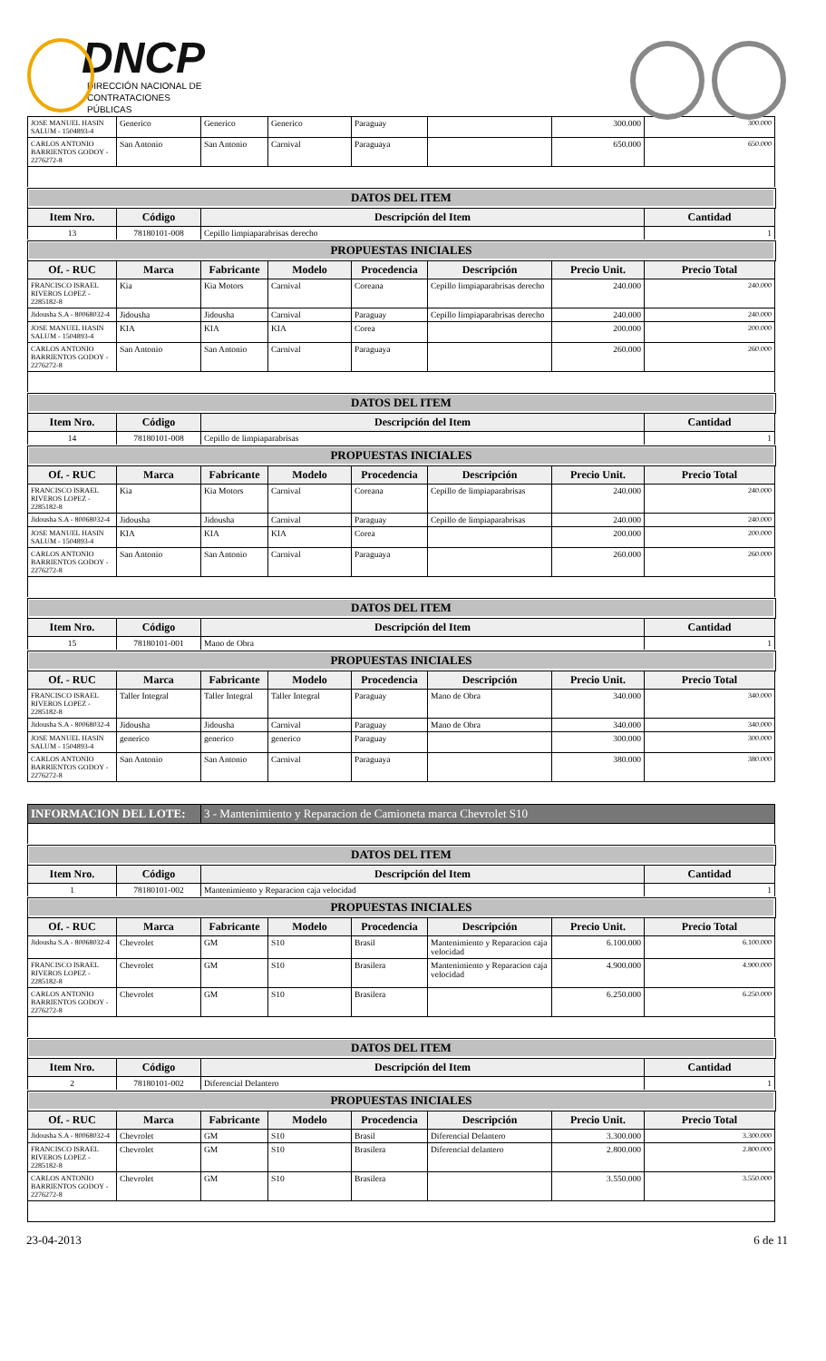DNCP
DIRECCIÓN NACIONAL DE
CONTRATACIONES PÚBLICAS
| JOSE MANUEL HASIN SALUM - 1504893-4 | Generico | Generico | Generico | Paraguay | | 300.000 | 300.000 |
| CARLOS ANTONIO BARRIENTOS GODOY - 2276272-8 | San Antonio | San Antonio | Carnival | Paraguaya | | 650.000 | 650.000 |
| DATOS DEL ITEM | | | | | | | |
| Item Nro. | Código | Descripción del Item | | | | | Cantidad |
| 13 | 78180101-008 | Cepillo limpiaparabrisas derecho | | | | | 1 |
| PROPUESTAS INICIALES | | | | | | | |
| Of. - RUC | Marca | Fabricante | Modelo | Procedencia | Descripción | Precio Unit. | Precio Total |
| FRANCISCO ISRAEL RIVEROS LOPEZ - 2285182-8 | Kia | Kia Motors | Carnival | Coreana | Cepillo limpiaparabrisas derecho | 240.000 | 240.000 |
| Jidousha S.A - 80068032-4 | Jidousha | Jidousha | Carnival | Paraguay | Cepillo limpiaparabrisas derecho | 240.000 | 240.000 |
| JOSE MANUEL HASIN SALUM - 1504893-4 | KIA | KIA | KIA | Corea | | 200.000 | 200.000 |
| CARLOS ANTONIO BARRIENTOS GODOY - 2276272-8 | San Antonio | San Antonio | Carnival | Paraguaya | | 260.000 | 260.000 |
| DATOS DEL ITEM | | | | | | | |
| Item Nro. | Código | Descripción del Item | | | | | Cantidad |
| 14 | 78180101-008 | Cepillo de limpiaparabrisas | | | | | 1 |
| PROPUESTAS INICIALES | | | | | | | |
| Of. - RUC | Marca | Fabricante | Modelo | Procedencia | Descripción | Precio Unit. | Precio Total |
| FRANCISCO ISRAEL RIVEROS LOPEZ - 2285182-8 | Kia | Kia Motors | Carnival | Coreana | Cepillo de limpiaparabrisas | 240.000 | 240.000 |
| Jidousha S.A - 80068032-4 | Jidousha | Jidousha | Carnival | Paraguay | Cepillo de limpiaparabrisas | 240.000 | 240.000 |
| JOSE MANUEL HASIN SALUM - 1504893-4 | KIA | KIA | KIA | Corea | | 200.000 | 200.000 |
| CARLOS ANTONIO BARRIENTOS GODOY - 2276272-8 | San Antonio | San Antonio | Carnival | Paraguaya | | 260.000 | 260.000 |
| DATOS DEL ITEM | | | | | | | |
| Item Nro. | Código | Descripción del Item | | | | | Cantidad |
| 15 | 78180101-001 | Mano de Obra | | | | | 1 |
| PROPUESTAS INICIALES | | | | | | | |
| Of. - RUC | Marca | Fabricante | Modelo | Procedencia | Descripción | Precio Unit. | Precio Total |
| FRANCISCO ISRAEL RIVEROS LOPEZ - 2285182-8 | Taller Integral | Taller Integral | Taller Integral | Paraguay | Mano de Obra | 340.000 | 340.000 |
| Jidousha S.A - 80068032-4 | Jidousha | Jidousha | Carnival | Paraguay | Mano de Obra | 340.000 | 340.000 |
| JOSE MANUEL HASIN SALUM - 1504893-4 | generico | generico | generico | Paraguay | | 300.000 | 300.000 |
| CARLOS ANTONIO BARRIENTOS GODOY - 2276272-8 | San Antonio | San Antonio | Carnival | Paraguaya | | 380.000 | 380.000 |
| INFORMACION DEL LOTE: | | 3 - Mantenimiento y Reparacion de Camioneta marca Chevrolet S10 | | | | | |
| DATOS DEL ITEM | | | | | | | |
| Item Nro. | Código | Descripción del Item | | | | | Cantidad |
| 1 | 78180101-002 | Mantenimiento y Reparacion caja velocidad | | | | | 1 |
| PROPUESTAS INICIALES | | | | | | | |
| Of. - RUC | Marca | Fabricante | Modelo | Procedencia | Descripción | Precio Unit. | Precio Total |
| Jidousha S.A - 80068032-4 | Chevrolet | GM | S10 | Brasil | Mantenimiento y Reparacion caja velocidad | 6.100.000 | 6.100.000 |
| FRANCISCO ISRAEL RIVEROS LOPEZ - 2285182-8 | Chevrolet | GM | S10 | Brasilera | Mantenimiento y Reparacion caja velocidad | 4.900.000 | 4.900.000 |
| CARLOS ANTONIO BARRIENTOS GODOY - 2276272-8 | Chevrolet | GM | S10 | Brasilera | | 6.250.000 | 6.250.000 |
| DATOS DEL ITEM | | | | | | | |
| Item Nro. | Código | Descripción del Item | | | | | Cantidad |
| 2 | 78180101-002 | Diferencial Delantero | | | | | 1 |
| PROPUESTAS INICIALES | | | | | | | |
| Of. - RUC | Marca | Fabricante | Modelo | Procedencia | Descripción | Precio Unit. | Precio Total |
| Jidousha S.A - 80068032-4 | Chevrolet | GM | S10 | Brasil | Diferencial Delantero | 3.300.000 | 3.300.000 |
| FRANCISCO ISRAEL RIVEROS LOPEZ - 2285182-8 | Chevrolet | GM | S10 | Brasilera | Diferencial delantero | 2.800.000 | 2.800.000 |
| CARLOS ANTONIO BARRIENTOS GODOY - 2276272-8 | Chevrolet | GM | S10 | Brasilera | | 3.550.000 | 3.550.000 |
23-04-2013 6 de 11